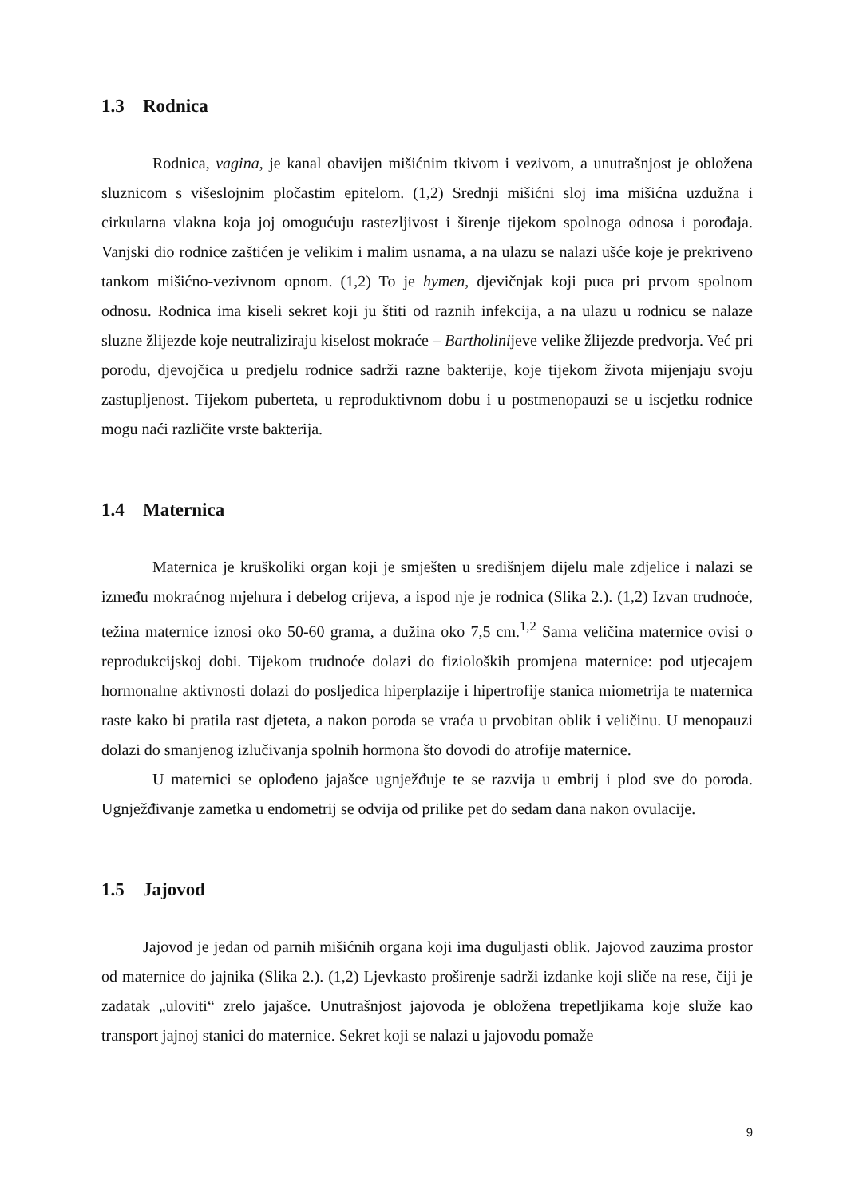1.3 Rodnica
Rodnica, vagina, je kanal obavijen mišićnim tkivom i vezivom, a unutrašnjost je obložena sluznicom s višeslojnim pločastim epitelom. (1,2) Srednji mišićni sloj ima mišićna uzdužna i cirkularna vlakna koja joj omogućuju rastezljivost i širenje tijekom spolnoga odnosa i porođaja. Vanjski dio rodnice zaštićen je velikim i malim usnama, a na ulazu se nalazi ušće koje je prekriveno tankom mišićno-vezivnom opnom. (1,2) To je hymen, djevičnjak koji puca pri prvom spolnom odnosu. Rodnica ima kiseli sekret koji ju štiti od raznih infekcija, a na ulazu u rodnicu se nalaze sluzne žlijezde koje neutraliziraju kiselost mokraće – Bartholinijeve velike žlijezde predvorja. Već pri porodu, djevojčica u predjelu rodnice sadrži razne bakterije, koje tijekom života mijenjaju svoju zastupljenost. Tijekom puberteta, u reproduktivnom dobu i u postmenopauzi se u iscjetku rodnice mogu naći različite vrste bakterija.
1.4 Maternica
Maternica je kruškoliki organ koji je smješten u središnjem dijelu male zdjelice i nalazi se između mokraćnog mjehura i debelog crijeva, a ispod nje je rodnica (Slika 2.). (1,2) Izvan trudnoće, težina maternice iznosi oko 50-60 grama, a dužina oko 7,5 cm.<sup>1,2</sup> Sama veličina maternice ovisi o reprodukcijskoj dobi. Tijekom trudnoće dolazi do fizioloških promjena maternice: pod utjecajem hormonalne aktivnosti dolazi do posljedica hiperplazije i hipertrofije stanica miometrija te maternica raste kako bi pratila rast djeteta, a nakon poroda se vraća u prvobitan oblik i veličinu. U menopauzi dolazi do smanjenog izlučivanja spolnih hormona što dovodi do atrofije maternice.
U maternici se oplođeno jajašce ugnježđuje te se razvija u embrij i plod sve do poroda. Ugnježđivanje zametka u endometrij se odvija od prilike pet do sedam dana nakon ovulacije.
1.5 Jajovod
Jajovod je jedan od parnih mišićnih organa koji ima duguljasti oblik. Jajovod zauzima prostor od maternice do jajnika (Slika 2.). (1,2) Ljevkasto proširenje sadrži izdanke koji sliče na rese, čiji je zadatak „uloviti“ zrelo jajašce. Unutrašnjost jajovoda je obložena trepetljikama koje služe kao transport jajnoj stanici do maternice. Sekret koji se nalazi u jajovodu pomaže
9